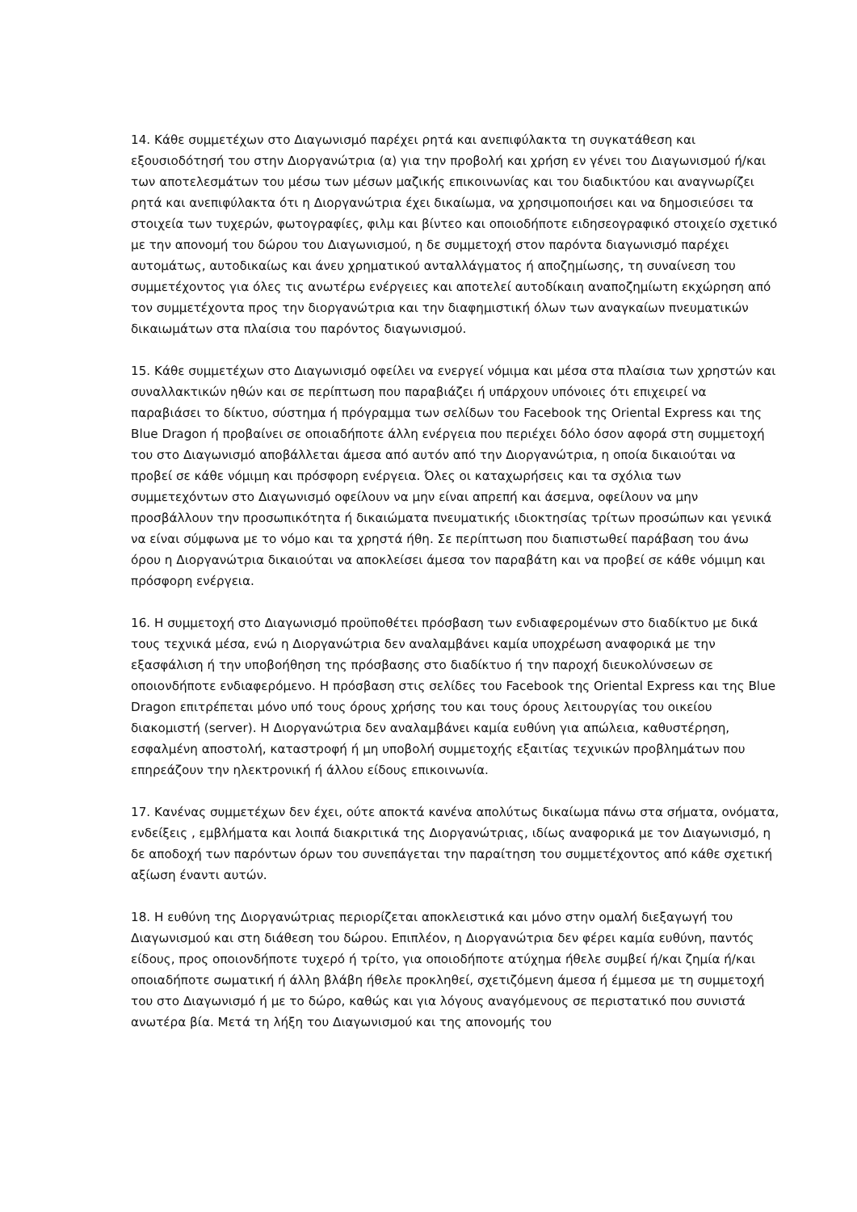14. Κάθε συμμετέχων στο Διαγωνισμό παρέχει ρητά και ανεπιφύλακτα τη συγκατάθεση και εξουσιοδότησή του στην Διοργανώτρια (α) για την προβολή και χρήση εν γένει του Διαγωνισμού ή/και των αποτελεσμάτων του μέσω των μέσων μαζικής επικοινωνίας και του διαδικτύου και αναγνωρίζει ρητά και ανεπιφύλακτα ότι η Διοργανώτρια έχει δικαίωμα, να χρησιμοποιήσει και να δημοσιεύσει τα στοιχεία των τυχερών, φωτογραφίες, φιλμ και βίντεο και οποιοδήποτε ειδησεογραφικό στοιχείο σχετικό με την απονομή του δώρου του Διαγωνισμού, η δε συμμετοχή στον παρόντα διαγωνισμό παρέχει αυτομάτως, αυτοδικαίως και άνευ χρηματικού ανταλλάγματος ή αποζημίωσης, τη συναίνεση του συμμετέχοντος για όλες τις ανωτέρω ενέργειες και αποτελεί αυτοδίκαιη αναποζημίωτη εκχώρηση από τον συμμετέχοντα προς την διοργανώτρια και την διαφημιστική όλων των αναγκαίων πνευματικών δικαιωμάτων στα πλαίσια του παρόντος διαγωνισμού.
15. Κάθε συμμετέχων στο Διαγωνισμό οφείλει να ενεργεί νόμιμα και μέσα στα πλαίσια των χρηστών και συναλλακτικών ηθών και σε περίπτωση που παραβιάζει ή υπάρχουν υπόνοιες ότι επιχειρεί να παραβιάσει το δίκτυο, σύστημα ή πρόγραμμα των σελίδων του Facebook της Oriental Express και της Blue Dragon ή προβαίνει σε οποιαδήποτε άλλη ενέργεια που περιέχει δόλο όσον αφορά στη συμμετοχή του στο Διαγωνισμό αποβάλλεται άμεσα από αυτόν από την Διοργανώτρια, η οποία δικαιούται να προβεί σε κάθε νόμιμη και πρόσφορη ενέργεια. Όλες οι καταχωρήσεις και τα σχόλια των συμμετεχόντων στο Διαγωνισμό οφείλουν να μην είναι απρεπή και άσεμνα, οφείλουν να μην προσβάλλουν την προσωπικότητα ή δικαιώματα πνευματικής ιδιοκτησίας τρίτων προσώπων και γενικά να είναι σύμφωνα με το νόμο και τα χρηστά ήθη. Σε περίπτωση που διαπιστωθεί παράβαση του άνω όρου η Διοργανώτρια δικαιούται να αποκλείσει άμεσα τον παραβάτη και να προβεί σε κάθε νόμιμη και πρόσφορη ενέργεια.
16. Η συμμετοχή στο Διαγωνισμό προϋποθέτει πρόσβαση των ενδιαφερομένων στο διαδίκτυο με δικά τους τεχνικά μέσα, ενώ η Διοργανώτρια δεν αναλαμβάνει καμία υποχρέωση αναφορικά με την εξασφάλιση ή την υποβοήθηση της πρόσβασης στο διαδίκτυο ή την παροχή διευκολύνσεων σε οποιονδήποτε ενδιαφερόμενο. Η πρόσβαση στις σελίδες του Facebook της Oriental Express και της Blue Dragon επιτρέπεται μόνο υπό τους όρους χρήσης του και τους όρους λειτουργίας του οικείου διακομιστή (server). Η Διοργανώτρια δεν αναλαμβάνει καμία ευθύνη για απώλεια, καθυστέρηση, εσφαλμένη αποστολή, καταστροφή ή μη υποβολή συμμετοχής εξαιτίας τεχνικών προβλημάτων που επηρεάζουν την ηλεκτρονική ή άλλου είδους επικοινωνία.
17. Κανένας συμμετέχων δεν έχει, ούτε αποκτά κανένα απολύτως δικαίωμα πάνω στα σήματα, ονόματα, ενδείξεις , εμβλήματα και λοιπά διακριτικά της Διοργανώτριας, ιδίως αναφορικά με τον Διαγωνισμό, η δε αποδοχή των παρόντων όρων του συνεπάγεται την παραίτηση του συμμετέχοντος από κάθε σχετική αξίωση έναντι αυτών.
18. Η ευθύνη της Διοργανώτριας περιορίζεται αποκλειστικά και μόνο στην ομαλή διεξαγωγή του Διαγωνισμού και στη διάθεση του δώρου. Επιπλέον, η Διοργανώτρια δεν φέρει καμία ευθύνη, παντός είδους, προς οποιονδήποτε τυχερό ή τρίτο, για οποιοδήποτε ατύχημα ήθελε συμβεί ή/και ζημία ή/και οποιαδήποτε σωματική ή άλλη βλάβη ήθελε προκληθεί, σχετιζόμενη άμεσα ή έμμεσα με τη συμμετοχή του στο Διαγωνισμό ή με το δώρο, καθώς και για λόγους αναγόμενους σε περιστατικό που συνιστά ανωτέρα βία. Μετά τη λήξη του Διαγωνισμού και της απονομής του